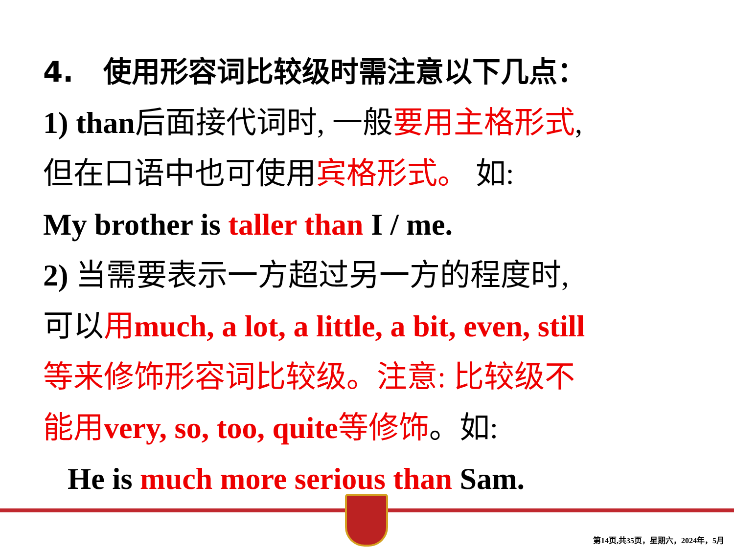4. 使用形容词比较级时需注意以下几点：
1) than后面接代词时, 一般要用主格形式,
但在口语中也可使用宾格形式。 如:
My brother is taller than I / me.
2) 当需要表示一方超过另一方的程度时,
可以用much, a lot, a little, a bit, even, still
等来修饰形容词比较级。注意: 比较级不
能用very, so, too, quite等修饰。如:
He is much more serious than Sam.
第14页,共35页，星期六，2024年，5月